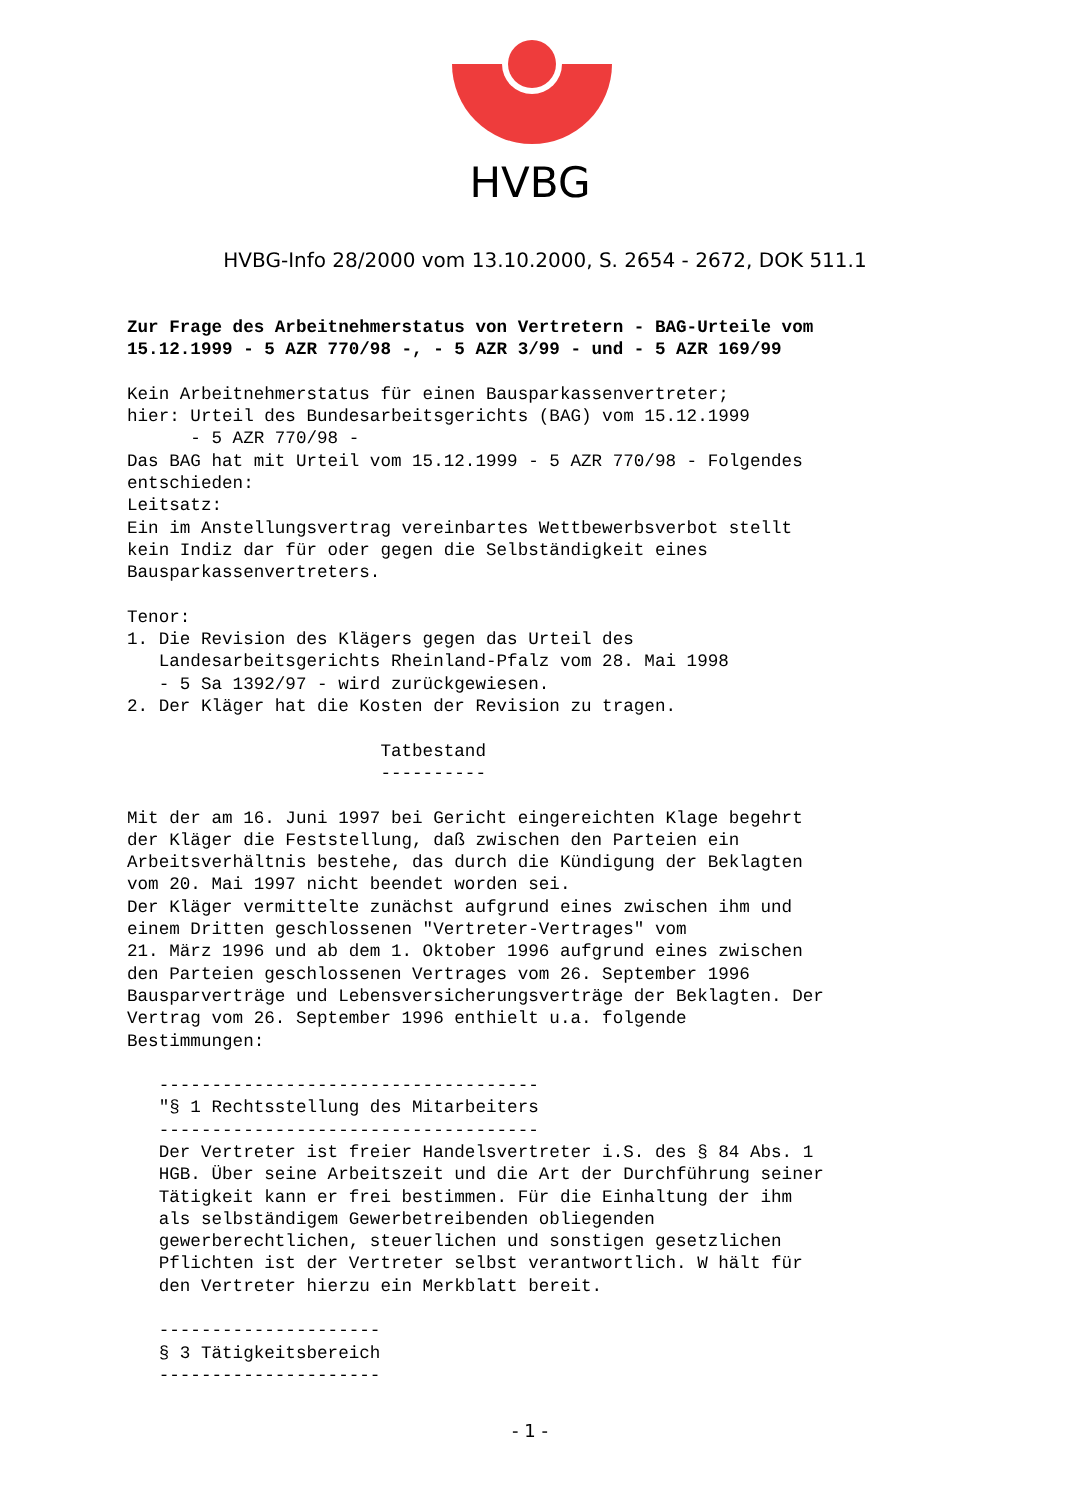HVBG
HVBG-Info 28/2000 vom 13.10.2000, S. 2654 - 2672, DOK 511.1
Zur Frage des Arbeitnehmerstatus von Vertretern - BAG-Urteile vom
15.12.1999 - 5 AZR 770/98 -, - 5 AZR 3/99 - und - 5 AZR 169/99

Kein Arbeitnehmerstatus für einen Bausparkassenvertreter;
hier: Urteil des Bundesarbeitsgerichts (BAG) vom 15.12.1999
      - 5 AZR 770/98 -
Das BAG hat mit Urteil vom 15.12.1999 - 5 AZR 770/98 - Folgendes
entschieden:
Leitsatz:
Ein im Anstellungsvertrag vereinbartes Wettbewerbsverbot stellt
kein Indiz dar für oder gegen die Selbständigkeit eines
Bausparkassenvertreters.

Tenor:
1. Die Revision des Klägers gegen das Urteil des
   Landesarbeitsgerichts Rheinland-Pfalz vom 28. Mai 1998
   - 5 Sa 1392/97 - wird zurückgewiesen.
2. Der Kläger hat die Kosten der Revision zu tragen.

                        Tatbestand
                        ----------

Mit der am 16. Juni 1997 bei Gericht eingereichten Klage begehrt
der Kläger die Feststellung, daß zwischen den Parteien ein
Arbeitsverhältnis bestehe, das durch die Kündigung der Beklagten
vom 20. Mai 1997 nicht beendet worden sei.
Der Kläger vermittelte zunächst aufgrund eines zwischen ihm und
einem Dritten geschlossenen "Vertreter-Vertrages" vom
21. März 1996 und ab dem 1. Oktober 1996 aufgrund eines zwischen
den Parteien geschlossenen Vertrages vom 26. September 1996
Bausparverträge und Lebensversicherungsverträge der Beklagten. Der
Vertrag vom 26. September 1996 enthielt u.a. folgende
Bestimmungen:

   ------------------------------------
   "§ 1 Rechtsstellung des Mitarbeiters
   ------------------------------------
   Der Vertreter ist freier Handelsvertreter i.S. des § 84 Abs. 1
   HGB. Über seine Arbeitszeit und die Art der Durchführung seiner
   Tätigkeit kann er frei bestimmen. Für die Einhaltung der ihm
   als selbständigem Gewerbetreibenden obliegenden
   gewerberechtlichen, steuerlichen und sonstigen gesetzlichen
   Pflichten ist der Vertreter selbst verantwortlich. W hält für
   den Vertreter hierzu ein Merkblatt bereit.

   ---------------------
   § 3 Tätigkeitsbereich
   ---------------------
- 1 -